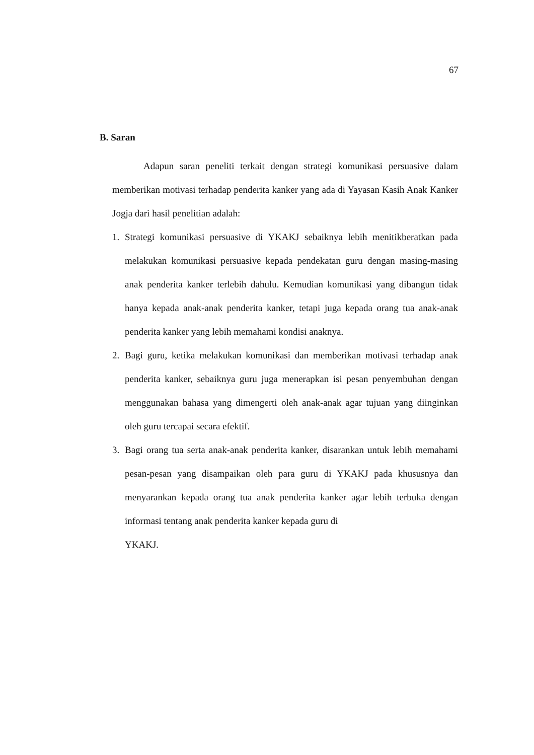67
B. Saran
Adapun saran peneliti terkait dengan strategi komunikasi persuasive dalam memberikan motivasi terhadap penderita kanker yang ada di Yayasan Kasih Anak Kanker Jogja dari hasil penelitian adalah:
1. Strategi komunikasi persuasive di YKAKJ sebaiknya lebih menitikberatkan pada melakukan komunikasi persuasive kepada pendekatan guru dengan masing-masing anak penderita kanker terlebih dahulu. Kemudian komunikasi yang dibangun tidak hanya kepada anak-anak penderita kanker, tetapi juga kepada orang tua anak-anak penderita kanker yang lebih memahami kondisi anaknya.
2. Bagi guru, ketika melakukan komunikasi dan memberikan motivasi terhadap anak penderita kanker, sebaiknya guru juga menerapkan isi pesan penyembuhan dengan menggunakan bahasa yang dimengerti oleh anak-anak agar tujuan yang diinginkan oleh guru tercapai secara efektif.
3. Bagi orang tua serta anak-anak penderita kanker, disarankan untuk lebih memahami pesan-pesan yang disampaikan oleh para guru di YKAKJ pada khususnya dan menyarankan kepada orang tua anak penderita kanker agar lebih terbuka dengan informasi tentang anak penderita kanker kepada guru di
YKAKJ.